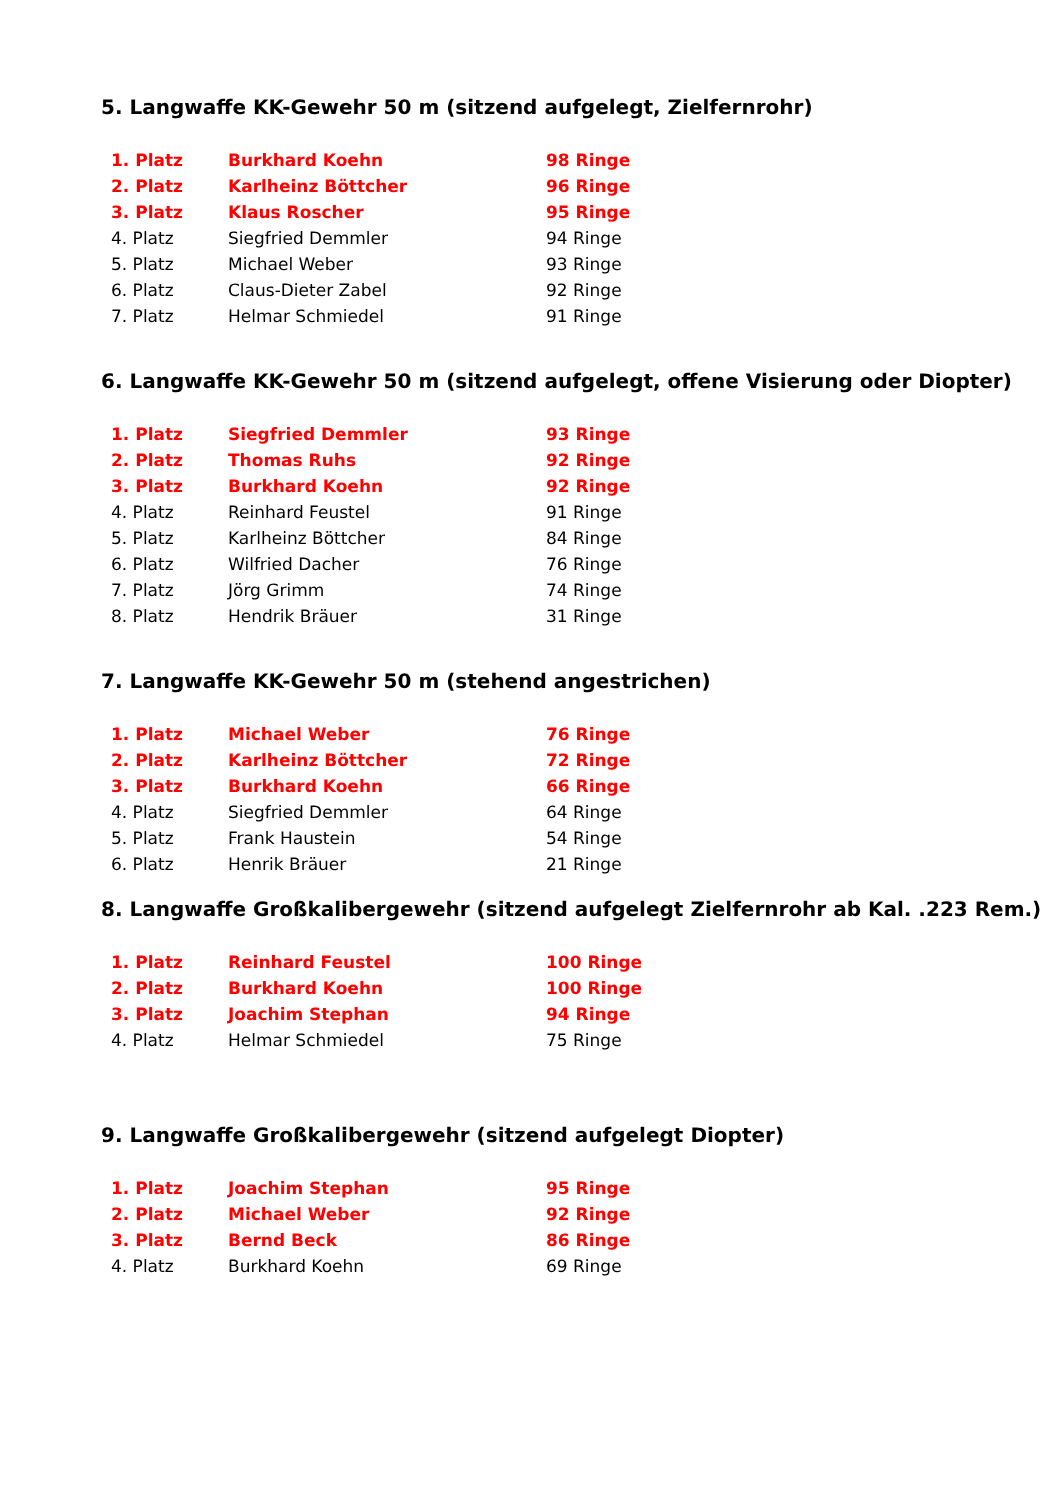5. Langwaffe KK-Gewehr 50 m (sitzend aufgelegt, Zielfernrohr)
| 1. Platz | Burkhard Koehn | 98 Ringe |
| 2. Platz | Karlheinz Böttcher | 96 Ringe |
| 3. Platz | Klaus Roscher | 95 Ringe |
| 4. Platz | Siegfried Demmler | 94 Ringe |
| 5. Platz | Michael Weber | 93 Ringe |
| 6. Platz | Claus-Dieter Zabel | 92 Ringe |
| 7. Platz | Helmar Schmiedel | 91 Ringe |
6. Langwaffe KK-Gewehr 50 m (sitzend aufgelegt, offene Visierung oder Diopter)
| 1. Platz | Siegfried Demmler | 93 Ringe |
| 2. Platz | Thomas Ruhs | 92 Ringe |
| 3. Platz | Burkhard Koehn | 92 Ringe |
| 4. Platz | Reinhard Feustel | 91 Ringe |
| 5. Platz | Karlheinz Böttcher | 84 Ringe |
| 6. Platz | Wilfried Dacher | 76 Ringe |
| 7. Platz | Jörg Grimm | 74 Ringe |
| 8. Platz | Hendrik Bräuer | 31 Ringe |
7. Langwaffe KK-Gewehr 50 m (stehend angestrichen)
| 1. Platz | Michael Weber | 76 Ringe |
| 2. Platz | Karlheinz Böttcher | 72 Ringe |
| 3. Platz | Burkhard Koehn | 66 Ringe |
| 4. Platz | Siegfried Demmler | 64 Ringe |
| 5. Platz | Frank Haustein | 54 Ringe |
| 6. Platz | Henrik Bräuer | 21 Ringe |
8. Langwaffe Großkalibergewehr (sitzend aufgelegt Zielfernrohr ab Kal. .223 Rem.)
| 1. Platz | Reinhard Feustel | 100 Ringe |
| 2. Platz | Burkhard Koehn | 100 Ringe |
| 3. Platz | Joachim Stephan | 94 Ringe |
| 4. Platz | Helmar Schmiedel | 75 Ringe |
9. Langwaffe Großkalibergewehr (sitzend aufgelegt Diopter)
| 1. Platz | Joachim Stephan | 95 Ringe |
| 2. Platz | Michael Weber | 92 Ringe |
| 3. Platz | Bernd Beck | 86 Ringe |
| 4. Platz | Burkhard Koehn | 69 Ringe |